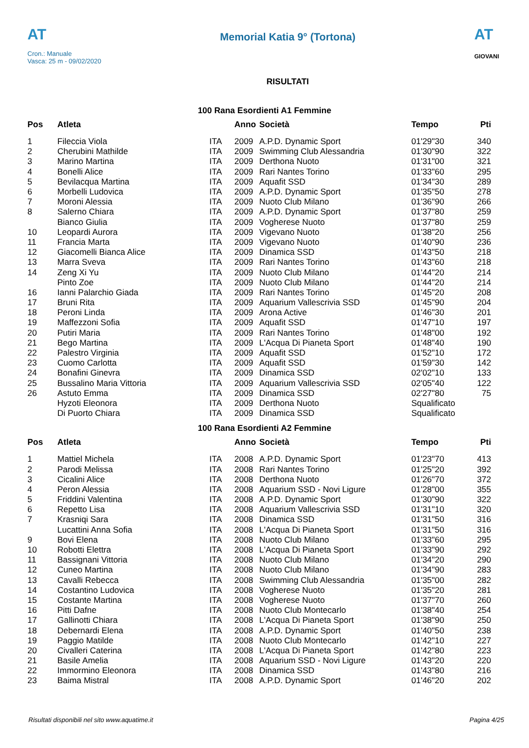AT
Cron.: Manuale
Vasca: 25 m - 09/02/2020
Memorial Katia 9° (Tortona)
RISULTATI
AT
GIOVANI
100 Rana Esordienti A1 Femmine
| Pos | Atleta | | Anno | Società | Tempo | Pti |
| --- | --- | --- | --- | --- | --- | --- |
| 1 | Fileccia Viola | ITA | 2009 | A.P.D. Dynamic Sport | 01'29"30 | 340 |
| 2 | Cherubini Mathilde | ITA | 2009 | Swimming Club Alessandria | 01'30"90 | 322 |
| 3 | Marino Martina | ITA | 2009 | Derthona Nuoto | 01'31"00 | 321 |
| 4 | Bonelli Alice | ITA | 2009 | Rari Nantes Torino | 01'33"60 | 295 |
| 5 | Bevilacqua Martina | ITA | 2009 | Aquafit SSD | 01'34"30 | 289 |
| 6 | Morbelli Ludovica | ITA | 2009 | A.P.D. Dynamic Sport | 01'35"50 | 278 |
| 7 | Moroni Alessia | ITA | 2009 | Nuoto Club Milano | 01'36"90 | 266 |
| 8 | Salerno Chiara | ITA | 2009 | A.P.D. Dynamic Sport | 01'37"80 | 259 |
| | Bianco Giulia | ITA | 2009 | Vogherese Nuoto | 01'37"80 | 259 |
| 10 | Leopardi Aurora | ITA | 2009 | Vigevano Nuoto | 01'38"20 | 256 |
| 11 | Francia Marta | ITA | 2009 | Vigevano Nuoto | 01'40"90 | 236 |
| 12 | Giacomelli Bianca Alice | ITA | 2009 | Dinamica SSD | 01'43"50 | 218 |
| 13 | Marra Sveva | ITA | 2009 | Rari Nantes Torino | 01'43"60 | 218 |
| 14 | Zeng Xi Yu | ITA | 2009 | Nuoto Club Milano | 01'44"20 | 214 |
| | Pinto Zoe | ITA | 2009 | Nuoto Club Milano | 01'44"20 | 214 |
| 16 | Ianni Palarchio Giada | ITA | 2009 | Rari Nantes Torino | 01'45"20 | 208 |
| 17 | Bruni Rita | ITA | 2009 | Aquarium Vallescrivia SSD | 01'45"90 | 204 |
| 18 | Peroni Linda | ITA | 2009 | Arona Active | 01'46"30 | 201 |
| 19 | Maffezzoni Sofia | ITA | 2009 | Aquafit SSD | 01'47"10 | 197 |
| 20 | Putiri Maria | ITA | 2009 | Rari Nantes Torino | 01'48"00 | 192 |
| 21 | Bego Martina | ITA | 2009 | L'Acqua Di Pianeta Sport | 01'48"40 | 190 |
| 22 | Palestro Virginia | ITA | 2009 | Aquafit SSD | 01'52"10 | 172 |
| 23 | Cuomo Carlotta | ITA | 2009 | Aquafit SSD | 01'59"30 | 142 |
| 24 | Bonafini Ginevra | ITA | 2009 | Dinamica SSD | 02'02"10 | 133 |
| 25 | Bussalino Maria Vittoria | ITA | 2009 | Aquarium Vallescrivia SSD | 02'05"40 | 122 |
| 26 | Astuto Emma | ITA | 2009 | Dinamica SSD | 02'27"80 | 75 |
| | Hyzoti Eleonora | ITA | 2009 | Derthona Nuoto | Squalificato | |
| | Di Puorto Chiara | ITA | 2009 | Dinamica SSD | Squalificato | |
100 Rana Esordienti A2 Femmine
| Pos | Atleta | | Anno | Società | Tempo | Pti |
| --- | --- | --- | --- | --- | --- | --- |
| 1 | Mattiel Michela | ITA | 2008 | A.P.D. Dynamic Sport | 01'23"70 | 413 |
| 2 | Parodi Melissa | ITA | 2008 | Rari Nantes Torino | 01'25"20 | 392 |
| 3 | Cicalini Alice | ITA | 2008 | Derthona Nuoto | 01'26"70 | 372 |
| 4 | Peron Alessia | ITA | 2008 | Aquarium SSD - Novi Ligure | 01'28"00 | 355 |
| 5 | Friddini Valentina | ITA | 2008 | A.P.D. Dynamic Sport | 01'30"90 | 322 |
| 6 | Repetto Lisa | ITA | 2008 | Aquarium Vallescrivia SSD | 01'31"10 | 320 |
| 7 | Krasniqi Sara | ITA | 2008 | Dinamica SSD | 01'31"50 | 316 |
| | Lucattini Anna Sofia | ITA | 2008 | L'Acqua Di Pianeta Sport | 01'31"50 | 316 |
| 9 | Bovi Elena | ITA | 2008 | Nuoto Club Milano | 01'33"60 | 295 |
| 10 | Robotti Elettra | ITA | 2008 | L'Acqua Di Pianeta Sport | 01'33"90 | 292 |
| 11 | Bassignani Vittoria | ITA | 2008 | Nuoto Club Milano | 01'34"20 | 290 |
| 12 | Cuneo Martina | ITA | 2008 | Nuoto Club Milano | 01'34"90 | 283 |
| 13 | Cavalli Rebecca | ITA | 2008 | Swimming Club Alessandria | 01'35"00 | 282 |
| 14 | Costantino Ludovica | ITA | 2008 | Vogherese Nuoto | 01'35"20 | 281 |
| 15 | Costante Martina | ITA | 2008 | Vogherese Nuoto | 01'37"70 | 260 |
| 16 | Pitti Dafne | ITA | 2008 | Nuoto Club Montecarlo | 01'38"40 | 254 |
| 17 | Gallinotti Chiara | ITA | 2008 | L'Acqua Di Pianeta Sport | 01'38"90 | 250 |
| 18 | Debernardi Elena | ITA | 2008 | A.P.D. Dynamic Sport | 01'40"50 | 238 |
| 19 | Paggio Matilde | ITA | 2008 | Nuoto Club Montecarlo | 01'42"10 | 227 |
| 20 | Civalleri Caterina | ITA | 2008 | L'Acqua Di Pianeta Sport | 01'42"80 | 223 |
| 21 | Basile Amelia | ITA | 2008 | Aquarium SSD - Novi Ligure | 01'43"20 | 220 |
| 22 | Immormino Eleonora | ITA | 2008 | Dinamica SSD | 01'43"80 | 216 |
| 23 | Baima Mistral | ITA | 2008 | A.P.D. Dynamic Sport | 01'46"20 | 202 |
Risultati disponibili nel sito www.aquatime.it Pagina 4/25